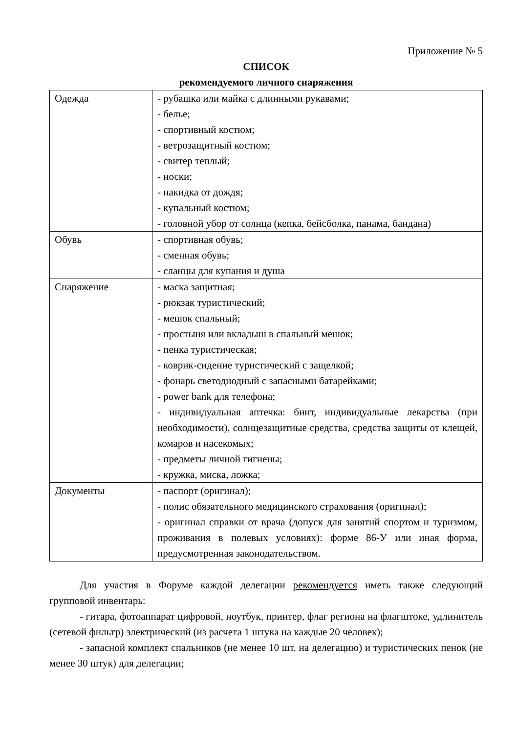Приложение № 5
СПИСОК
рекомендуемого личного снаряжения
| Одежда | - рубашка или майка с длинными рукавами; - белье; - спортивный костюм; - ветрозащитный костюм; - свитер теплый; - носки; - накидка от дождя; - купальный костюм; - головной убор от солнца (кепка, бейсболка, панама, бандана) |
| Обувь | - спортивная обувь; - сменная обувь; - сланцы для купания и душа |
| Снаряжение | - маска защитная; - рюкзак туристический; - мешок спальный; - простыня или вкладыш в спальный мешок; - пенка туристическая; - коврик-сидение туристический с защелкой; - фонарь светодиодный с запасными батарейками; - power bank для телефона; - индивидуальная аптечка: бинт, индивидуальные лекарства (при необходимости), солнцезащитные средства, средства защиты от клещей, комаров и насекомых; - предметы личной гигиены; - кружка, миска, ложка; |
| Документы | - паспорт (оригинал); - полис обязательного медицинского страхования (оригинал); - оригинал справки от врача (допуск для занятий спортом и туризмом, проживания в полевых условиях): форме 86-У или иная форма, предусмотренная законодательством. |
Для участия в Форуме каждой делегации рекомендуется иметь также следующий групповой инвентарь:
- гитара, фотоаппарат цифровой, ноутбук, принтер, флаг региона на флагштоке, удлинитель (сетевой фильтр) электрический (из расчета 1 штука на каждые 20 человек);
- запасной комплект спальников (не менее 10 шт. на делегацию) и туристических пенок (не менее 30 штук) для делегации;